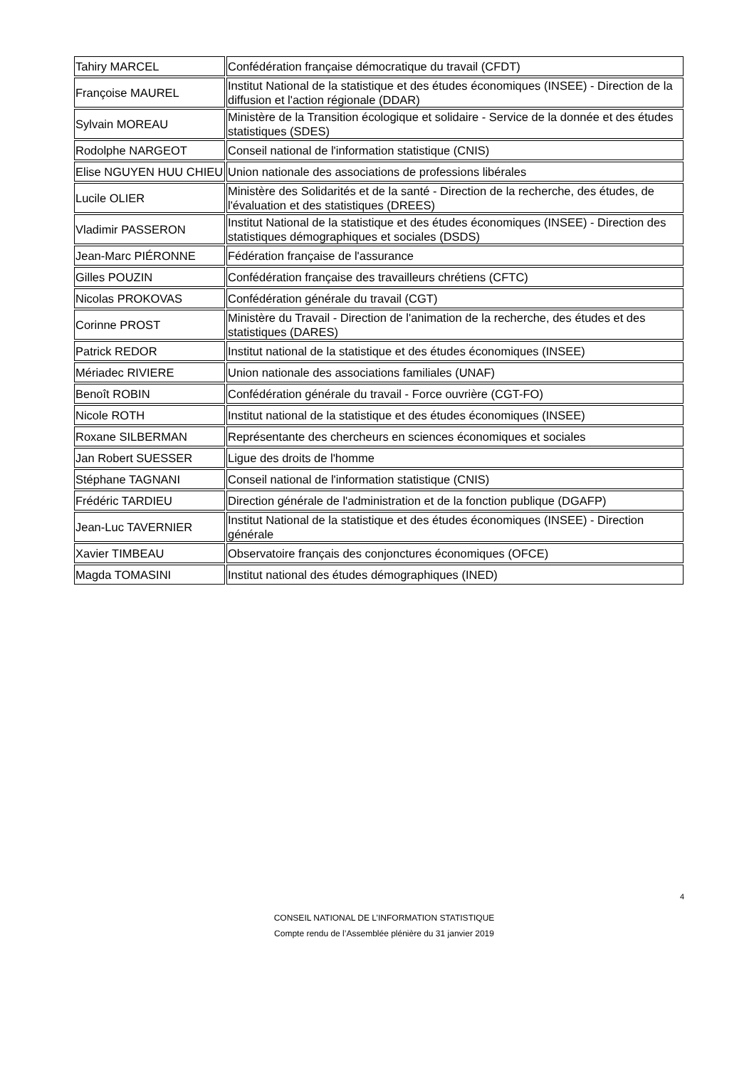| Tahiry MARCEL | Confédération française démocratique du travail (CFDT) |
| Françoise MAUREL | Institut National de la statistique et des études économiques (INSEE) - Direction de la diffusion et l'action régionale (DDAR) |
| Sylvain MOREAU | Ministère de la Transition écologique et solidaire - Service de la donnée et des études statistiques (SDES) |
| Rodolphe NARGEOT | Conseil national de l'information statistique (CNIS) |
| Elise NGUYEN HUU CHIEU | Union nationale des associations de professions libérales |
| Lucile OLIER | Ministère des Solidarités et de la santé - Direction de la recherche, des études, de l'évaluation et des statistiques (DREES) |
| Vladimir PASSERON | Institut National de la statistique et des études économiques (INSEE) - Direction des statistiques démographiques et sociales (DSDS) |
| Jean-Marc PIÉRONNE | Fédération française de l'assurance |
| Gilles POUZIN | Confédération française des travailleurs chrétiens (CFTC) |
| Nicolas PROKOVAS | Confédération générale du travail (CGT) |
| Corinne PROST | Ministère du Travail - Direction de l'animation de la recherche, des études et des statistiques (DARES) |
| Patrick REDOR | Institut national de la statistique et des études économiques (INSEE) |
| Mériadec RIVIERE | Union nationale des associations familiales (UNAF) |
| Benoît ROBIN | Confédération générale du travail - Force ouvrière (CGT-FO) |
| Nicole ROTH | Institut national de la statistique et des études économiques (INSEE) |
| Roxane SILBERMAN | Représentante des chercheurs en sciences économiques et sociales |
| Jan Robert SUESSER | Ligue des droits de l'homme |
| Stéphane TAGNANI | Conseil national de l'information statistique (CNIS) |
| Frédéric TARDIEU | Direction générale de l'administration et de la fonction publique (DGAFP) |
| Jean-Luc TAVERNIER | Institut National de la statistique et des études économiques (INSEE) - Direction générale |
| Xavier TIMBEAU | Observatoire français des conjonctures économiques (OFCE) |
| Magda TOMASINI | Institut national des études démographiques (INED) |
4
CONSEIL NATIONAL DE L’INFORMATION STATISTIQUE
Compte rendu de l’Assemblée plénière du 31 janvier 2019